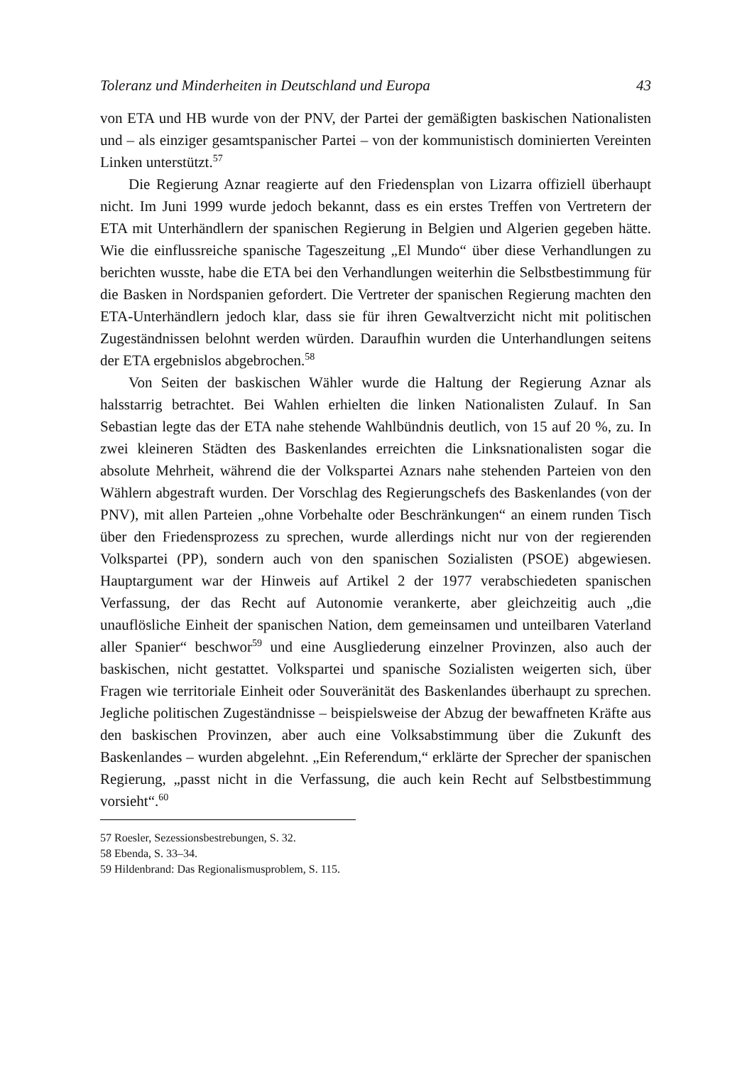Toleranz und Minderheiten in Deutschland und Europa 43
von ETA und HB wurde von der PNV, der Partei der gemäßigten baskischen Nationalisten und – als einziger gesamtspanischer Partei – von der kommunistisch dominierten Vereinten Linken unterstützt.<sup>57</sup>
Die Regierung Aznar reagierte auf den Friedensplan von Lizarra offiziell überhaupt nicht. Im Juni 1999 wurde jedoch bekannt, dass es ein erstes Treffen von Vertretern der ETA mit Unterhändlern der spanischen Regierung in Belgien und Algerien gegeben hätte. Wie die einflussreiche spanische Tageszeitung „El Mundo“ über diese Verhandlungen zu berichten wusste, habe die ETA bei den Verhandlungen weiterhin die Selbstbestimmung für die Basken in Nordspanien gefordert. Die Vertreter der spanischen Regierung machten den ETA-Unterhändlern jedoch klar, dass sie für ihren Gewaltverzicht nicht mit politischen Zugeständnissen belohnt werden würden. Daraufhin wurden die Unterhandlungen seitens der ETA ergebnislos abgebrochen.<sup>58</sup>
Von Seiten der baskischen Wähler wurde die Haltung der Regierung Aznar als halsstarrig betrachtet. Bei Wahlen erhielten die linken Nationalisten Zulauf. In San Sebastian legte das der ETA nahe stehende Wahlbündnis deutlich, von 15 auf 20 %, zu. In zwei kleineren Städten des Baskenlandes erreichten die Linksnationalisten sogar die absolute Mehrheit, während die der Volkspartei Aznars nahe stehenden Parteien von den Wählern abgestraft wurden. Der Vorschlag des Regierungschefs des Baskenlandes (von der PNV), mit allen Parteien „ohne Vorbehalte oder Beschränkungen“ an einem runden Tisch über den Friedensprozess zu sprechen, wurde allerdings nicht nur von der regierenden Volkspartei (PP), sondern auch von den spanischen Sozialisten (PSOE) abgewiesen. Hauptargument war der Hinweis auf Artikel 2 der 1977 verabschiedeten spanischen Verfassung, der das Recht auf Autonomie verankerte, aber gleichzeitig auch „die unauflösliche Einheit der spanischen Nation, dem gemeinsamen und unteilbaren Vaterland aller Spanier“ beschwor<sup>59</sup> und eine Ausgliederung einzelner Provinzen, also auch der baskischen, nicht gestattet. Volkspartei und spanische Sozialisten weigerten sich, über Fragen wie territoriale Einheit oder Souveränität des Baskenlandes überhaupt zu sprechen. Jegliche politischen Zugeständnisse – beispielsweise der Abzug der bewaffneten Kräfte aus den baskischen Provinzen, aber auch eine Volksabstimmung über die Zukunft des Baskenlandes – wurden abgelehnt. „Ein Referendum,“ erklärte der Sprecher der spanischen Regierung, „passt nicht in die Verfassung, die auch kein Recht auf Selbstbestimmung vorsieht“.<sup>60</sup>
57 Roesler, Sezessionsbestrebungen, S. 32.
58 Ebenda, S. 33–34.
59 Hildenbrand: Das Regionalismusproblem, S. 115.